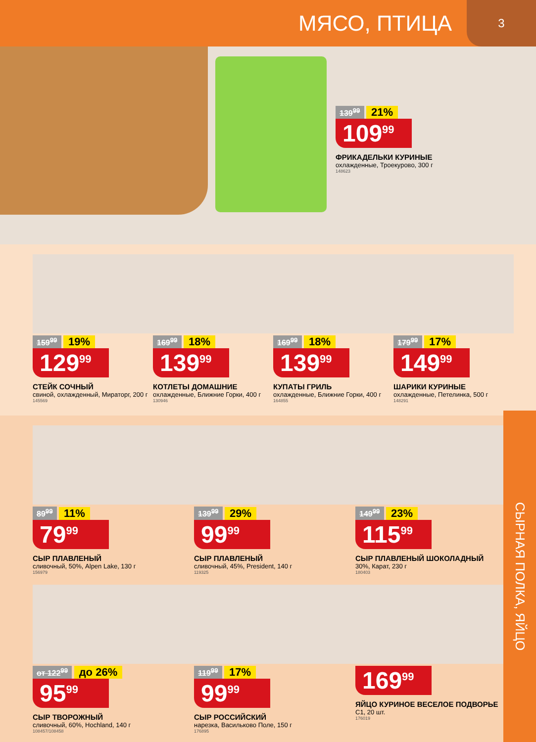МЯСО, ПТИЦА
3
139<sup>99</sup> 21%
109<sup>99</sup>
ФРИКАДЕЛЬКИ КУРИНЫЕ
охлажденные, Троекурово, 300 г
148623
159<sup>99</sup> 19%
129<sup>99</sup>
СТЕЙК СОЧНЫЙ
свиной, охлажденный, Мираторг, 200 г
145569
169<sup>99</sup> 18%
139<sup>99</sup>
КОТЛЕТЫ ДОМАШНИЕ
охлажденные, Ближние Горки, 400 г
130946
169<sup>99</sup> 18%
139<sup>99</sup>
КУПАТЫ ГРИЛЬ
охлажденные, Ближние Горки, 400 г
164855
179<sup>99</sup> 17%
149<sup>99</sup>
ШАРИКИ КУРИНЫЕ
охлажденные, Петелинка, 500 г
148291
СЫРНАЯ ПОЛКА, ЯЙЦО
89<sup>99</sup> 11%
79<sup>99</sup>
СЫР ПЛАВЛЕНЫЙ
сливочный, 50%, Alpen Lake, 130 г
156979
139<sup>99</sup> 29%
99<sup>99</sup>
СЫР ПЛАВЛЕНЫЙ
сливочный, 45%, President, 140 г
119325
149<sup>99</sup> 23%
115<sup>99</sup>
СЫР ПЛАВЛЕНЫЙ ШОКОЛАДНЫЙ
30%, Карат, 230 г
180403
от 122<sup>99</sup> до 26%
95<sup>99</sup>
СЫР ТВОРОЖНЫЙ
сливочный, 60%, Hochland, 140 г
108457/108458
119<sup>99</sup> 17%
99<sup>99</sup>
СЫР РОССИЙСКИЙ
нарезка, Васильково Поле, 150 г
176895
169<sup>99</sup>
ЯЙЦО КУРИНОЕ ВЕСЕЛОЕ ПОДВОРЬЕ
С1, 20 шт.
176019